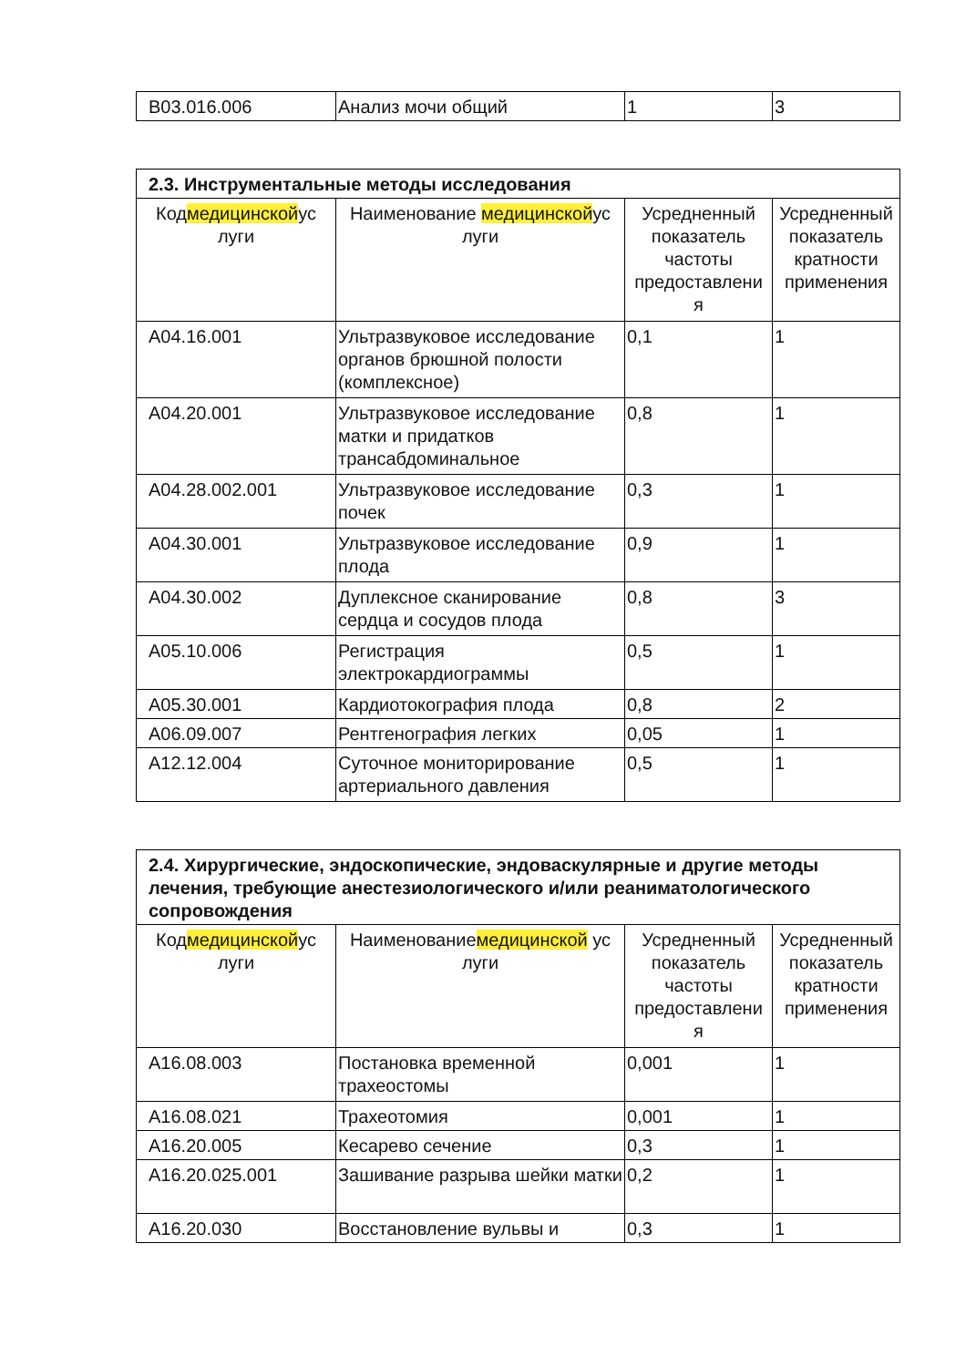| B03.016.006 | Анализ мочи общий | 1 | 3 |
| 2.3. Инструментальные методы исследования | | | |
| Код медицинской ус луги | Наименование медицинской ус луги | Усредненный показатель частоты предоставлени я | Усредненный показатель кратности применения |
| A04.16.001 | Ультразвуковое исследование органов брюшной полости (комплексное) | 0,1 | 1 |
| A04.20.001 | Ультразвуковое исследование матки и придатков трансабдоминальное | 0,8 | 1 |
| A04.28.002.001 | Ультразвуковое исследование почек | 0,3 | 1 |
| A04.30.001 | Ультразвуковое исследование плода | 0,9 | 1 |
| A04.30.002 | Дуплексное сканирование сердца и сосудов плода | 0,8 | 3 |
| A05.10.006 | Регистрация электрокардиограммы | 0,5 | 1 |
| A05.30.001 | Кардиотокография плода | 0,8 | 2 |
| A06.09.007 | Рентгенография легких | 0,05 | 1 |
| A12.12.004 | Суточное мониторирование артериального давления | 0,5 | 1 |
| 2.4. Хирургические, эндоскопические, эндоваскулярные и другие методы лечения, требующие анестезиологического и/или реаниматологического сопровождения | | | |
| Код медицинской ус луги | Наименование медицинской ус луги | Усредненный показатель частоты предоставлени я | Усредненный показатель кратности применения |
| A16.08.003 | Постановка временной трахеостомы | 0,001 | 1 |
| A16.08.021 | Трахеотомия | 0,001 | 1 |
| A16.20.005 | Кесарево сечение | 0,3 | 1 |
| A16.20.025.001 | Зашивание разрыва шейки матки | 0,2 | 1 |
| A16.20.030 | Восстановление вульвы и | 0,3 | 1 |